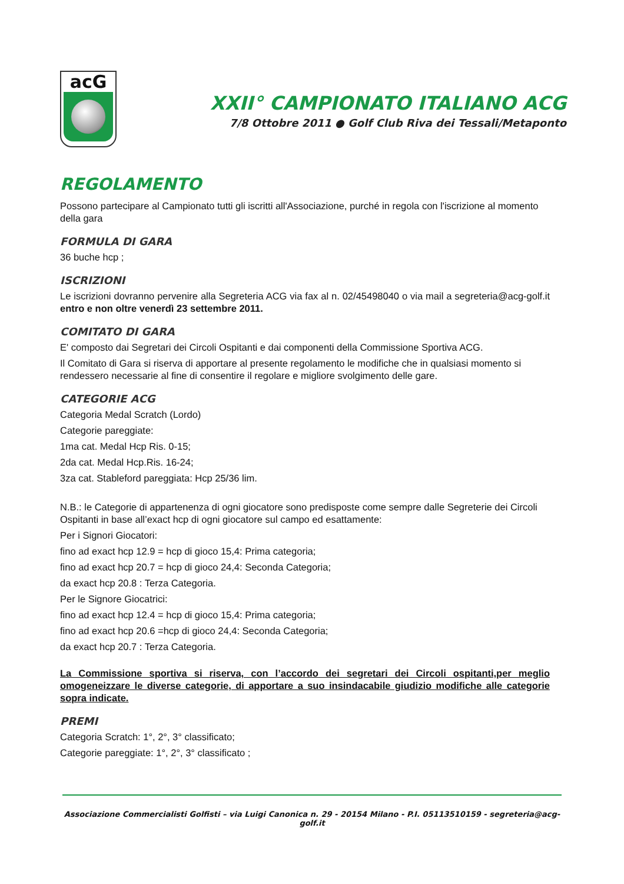acG
XXII° CAMPIONATO ITALIANO ACG
7/8 Ottobre 2011 ● Golf Club Riva dei Tessali/Metaponto
REGOLAMENTO
Possono partecipare al Campionato tutti gli iscritti all'Associazione, purché in regola con l'iscrizione al momento della gara
FORMULA DI GARA
36 buche hcp ;
ISCRIZIONI
Le iscrizioni dovranno pervenire alla Segreteria ACG via fax al n. 02/45498040 o via mail a segreteria@acg-golf.it entro e non oltre venerdì 23 settembre 2011.
COMITATO DI GARA
E' composto dai Segretari dei Circoli Ospitanti e dai componenti della Commissione Sportiva ACG.
Il Comitato di Gara si riserva di apportare al presente regolamento le modifiche che in qualsiasi momento si rendessero necessarie al fine di consentire il regolare e migliore svolgimento delle gare.
CATEGORIE ACG
Categoria Medal Scratch (Lordo)
Categorie pareggiate:
1ma cat. Medal Hcp Ris. 0-15;
2da cat. Medal Hcp.Ris. 16-24;
3za cat. Stableford pareggiata: Hcp 25/36 lim.
N.B.: le Categorie di appartenenza di ogni giocatore sono predisposte come sempre dalle Segreterie dei Circoli Ospitanti in base all’exact hcp di ogni giocatore sul campo ed esattamente:
Per i Signori Giocatori:
fino ad exact hcp 12.9 = hcp di gioco 15,4: Prima categoria;
fino ad exact hcp 20.7 = hcp di gioco 24,4: Seconda Categoria;
da exact hcp 20.8 : Terza Categoria.
Per le Signore Giocatrici:
fino ad exact hcp 12.4 = hcp di gioco 15,4: Prima categoria;
fino ad exact hcp 20.6 =hcp di gioco 24,4: Seconda Categoria;
da exact hcp 20.7 : Terza Categoria.
La Commissione sportiva si riserva, con l’accordo dei segretari dei Circoli ospitanti,per meglio omogeneizzare le diverse categorie, di apportare a suo insindacabile giudizio modifiche alle categorie sopra indicate.
PREMI
Categoria Scratch: 1°, 2°, 3° classificato;
Categorie pareggiate: 1°, 2°, 3° classificato ;
Associazione Commercialisti Golfisti – via Luigi Canonica n. 29 - 20154 Milano - P.I. 05113510159 - segreteria@acg-golf.it